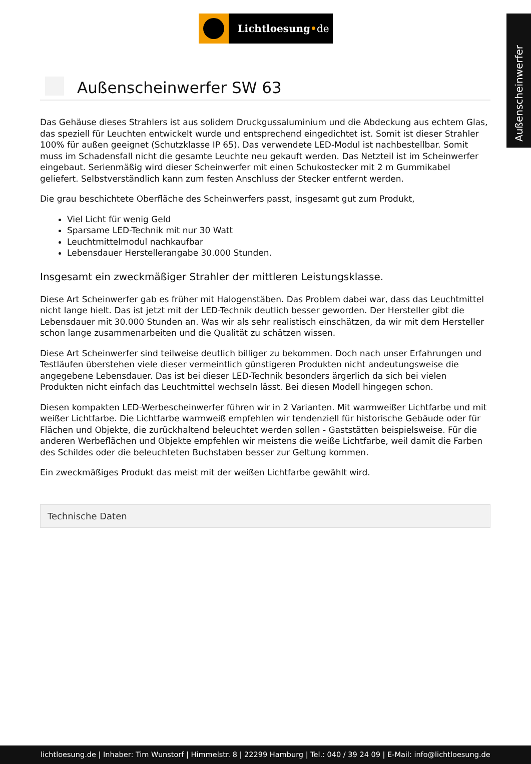Außenscheinwerfer
Lichtloesung•de
Außenscheinwerfer SW 63
Das Gehäuse dieses Strahlers ist aus solidem Druckgussaluminium und die Abdeckung aus echtem Glas, das speziell für Leuchten entwickelt wurde und entsprechend eingedichtet ist. Somit ist dieser Strahler 100% für außen geeignet (Schutzklasse IP 65). Das verwendete LED-Modul ist nachbestellbar. Somit muss im Schadensfall nicht die gesamte Leuchte neu gekauft werden. Das Netzteil ist im Scheinwerfer eingebaut. Serienmäßig wird dieser Scheinwerfer mit einen Schukostecker mit 2 m Gummikabel geliefert. Selbstverständlich kann zum festen Anschluss der Stecker entfernt werden.
Die grau beschichtete Oberfläche des Scheinwerfers passt, insgesamt gut zum Produkt,
Viel Licht für wenig Geld
Sparsame LED-Technik mit nur 30 Watt
Leuchtmittelmodul nachkaufbar
Lebensdauer Herstellerangabe 30.000 Stunden.
Insgesamt ein zweckmäßiger Strahler der mittleren Leistungsklasse.
Diese Art Scheinwerfer gab es früher mit Halogenstäben. Das Problem dabei war, dass das Leuchtmittel nicht lange hielt. Das ist jetzt mit der LED-Technik deutlich besser geworden. Der Hersteller gibt die Lebensdauer mit 30.000 Stunden an. Was wir als sehr realistisch einschätzen, da wir mit dem Hersteller schon lange zusammenarbeiten und die Qualität zu schätzen wissen.
Diese Art Scheinwerfer sind teilweise deutlich billiger zu bekommen. Doch nach unser Erfahrungen und Testläufen überstehen viele dieser vermeintlich günstigeren Produkten nicht andeutungsweise die angegebene Lebensdauer. Das ist bei dieser LED-Technik besonders ärgerlich da sich bei vielen Produkten nicht einfach das Leuchtmittel wechseln lässt. Bei diesen Modell hingegen schon.
Diesen kompakten LED-Werbescheinwerfer führen wir in 2 Varianten. Mit warmweißer Lichtfarbe und mit weißer Lichtfarbe. Die Lichtfarbe warmweiß empfehlen wir tendenziell für historische Gebäude oder für Flächen und Objekte, die zurückhaltend beleuchtet werden sollen - Gaststätten beispielsweise. Für die anderen Werbeflächen und Objekte empfehlen wir meistens die weiße Lichtfarbe, weil damit die Farben des Schildes oder die beleuchteten Buchstaben besser zur Geltung kommen.
Ein zweckmäßiges Produkt das meist mit der weißen Lichtfarbe gewählt wird.
Technische Daten
lichtloesung.de | Inhaber: Tim Wunstorf | Himmelstr. 8 | 22299 Hamburg | Tel.: 040 / 39 24 09 | E-Mail: info@lichtloesung.de